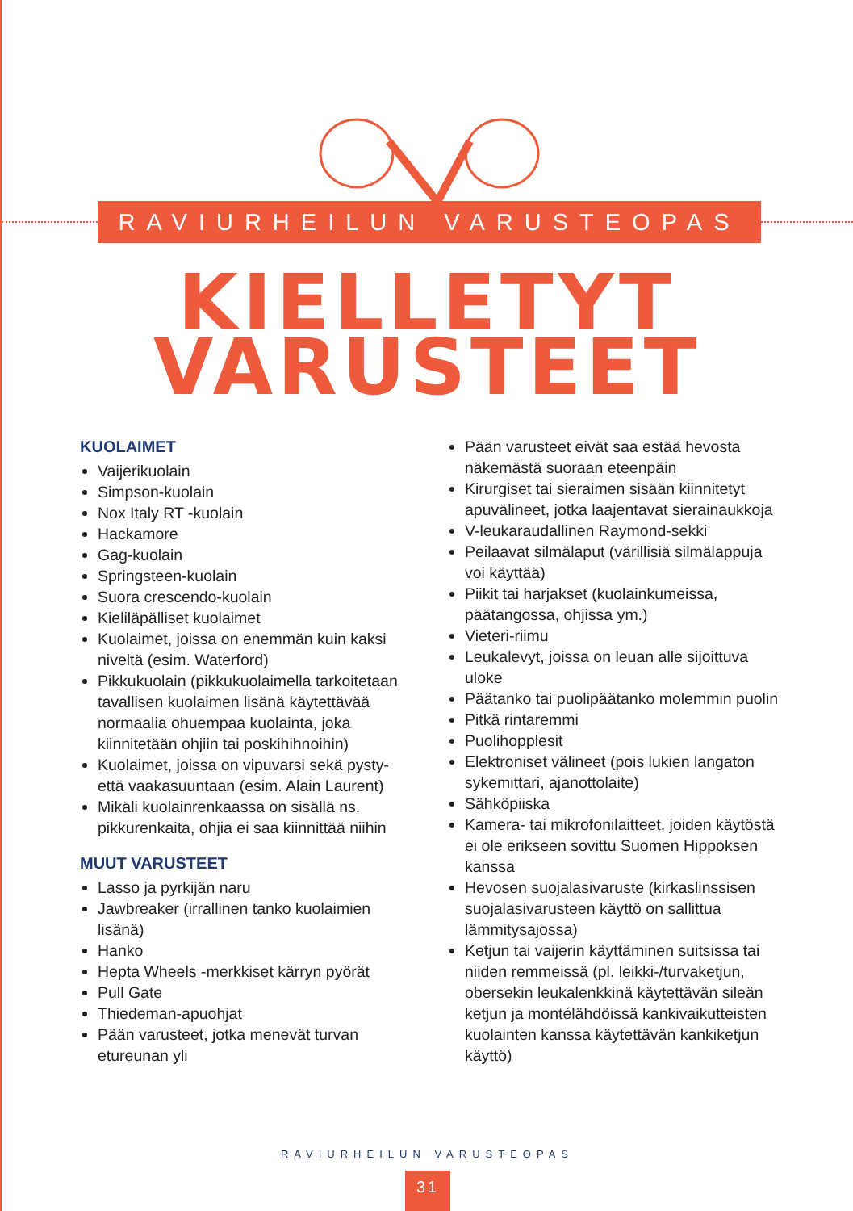RAVIURHEILUN VARUSTEOPAS
KIELLETYT
VARUSTEET
KUOLAIMET
Vaijerikuolain
Simpson-kuolain
Nox Italy RT -kuolain
Hackamore
Gag-kuolain
Springsteen-kuolain
Suora crescendo-kuolain
Kieliläpälliset kuolaimet
Kuolaimet, joissa on enemmän kuin kaksi niveltä (esim. Waterford)
Pikkukuolain (pikkukuolaimella tarkoitetaan tavallisen kuolaimen lisänä käytettävää normaalia ohuempaa kuolainta, joka kiinnitetään ohjiin tai poskihihnoihin)
Kuolaimet, joissa on vipuvarsi sekä pysty- että vaakasuuntaan (esim. Alain Laurent)
Mikäli kuolainrenkaassa on sisällä ns. pikkurenkaita, ohjia ei saa kiinnittää niihin
MUUT VARUSTEET
Lasso ja pyrkijän naru
Jawbreaker (irrallinen tanko kuolaimien lisänä)
Hanko
Hepta Wheels -merkkiset kärryn pyörät
Pull Gate
Thiedeman-apuohjat
Pään varusteet, jotka menevät turvan etureunan yli
Pään varusteet eivät saa estää hevosta näkemästä suoraan eteenpäin
Kirurgiset tai sieraimen sisään kiinnitetyt apuvälineet, jotka laajentavat sierainaukkoja
V-leukaraudallinen Raymond-sekki
Peilaavat silmälaput (värillisiä silmälappuja voi käyttää)
Piikit tai harjakset (kuolainkumeissa, päätangossa, ohjissa ym.)
Vieteri-riimu
Leukalevyt, joissa on leuan alle sijoittuva uloke
Päätanko tai puolipäätanko molemmin puolin
Pitkä rintaremmi
Puolihopplesit
Elektroniset välineet (pois lukien langaton sykemittari, ajanottolaite)
Sähköpiiska
Kamera- tai mikrofonilaitteet, joiden käytöstä ei ole erikseen sovittu Suomen Hippoksen kanssa
Hevosen suojalasivaruste (kirkaslinssisen suojalasivarusteen käyttö on sallittua lämmitysajossa)
Ketjun tai vaijerin käyttäminen suitsissa tai niiden remmeissä (pl. leikki-/turvaketjun, obersekin leukalenkkinä käytettävän sileän ketjun ja montélähdöissä kankivaikutteisten kuolainten kanssa käytettävän kankiketjun käyttö)
RAVIURHEILUN VARUSTEOPAS
31